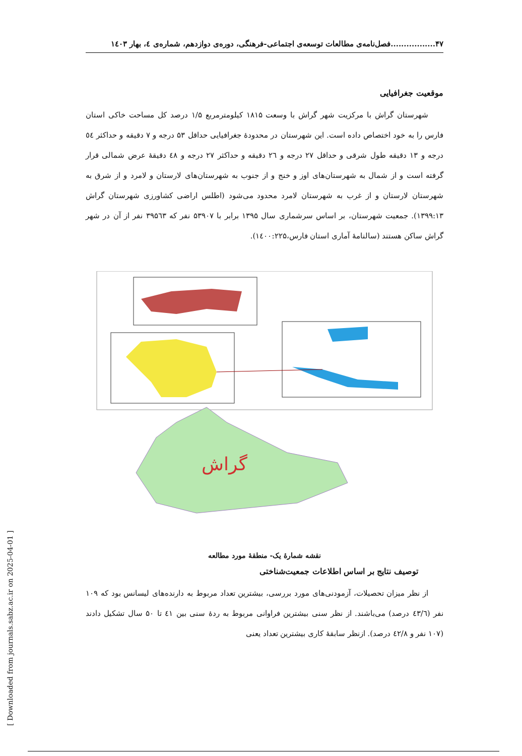۴۷.................فصل‌نامه‌ی مطالعات توسعه‌ی اجتماعی-فرهنگی، دوره‌ی دوازدهم، شماره‌ی ٤، بهار ۱٤۰۳
موقعیت جغرافیایی
شهرستان گراش با مرکزیت شهر گراش با وسعت ۱۸۱۵ کیلومترمربع ۱/۵ درصد کل مساحت خاکی استان فارس را به خود اختصاص داده است. این شهرستان در محدودهٔ جغرافیایی حداقل ۵۳ درجه و ۷ دقیقه و حداکثر ٥٤ درجه و ۱۳ دقیقه طول شرقی و حداقل ۲۷ درجه و ۲٦ دقیقه و حداکثر ۲۷ درجه و ٤۸ دقیقهٔ عرض شمالی قرار گرفته است و از شمال به شهرستان‌های اوز و خنج و از جنوب به شهرستان‌های لارستان و لامرد و از شرق به شهرستان لارستان و از غرب به شهرستان لامرد محدود می‌شود (اطلس اراضی کشاورزی شهرستان گراش ۱۳۹۹:۱۳). جمعیت شهرستان، بر اساس سرشماری سال ۱۳۹۵ برابر با ۵۳۹۰۷ نفر که ۳۹۵٦۳ نفر از آن در شهر گراش ساکن هستند (سالنامهٔ آماری استان فارس،۱٤۰۰:۲۲۵).
گراش
نقشه شمارهٔ یک- منطقهٔ مورد مطالعه
توصیف نتایج بر اساس اطلاعات جمعیت‌شناختی
از نظر میزان تحصیلات، آزمودنی‌های مورد بررسی، بیشترین تعداد مربوط به دارنده‌های لیسانس بود که ۱۰۹ نفر (٤۳/٦ درصد) می‌باشند. از نظر سنی بیشترین فراوانی مربوط به ردهٔ سنی بین ٤۱ تا ۵۰ سال تشکیل دادند (۱۰۷ نفر و ٤۲/۸ درصد). ازنظر سابقهٔ کاری بیشترین تعداد یعنی
[ Downloaded from journals.sabz.ac.ir on 2025-04-01 ]